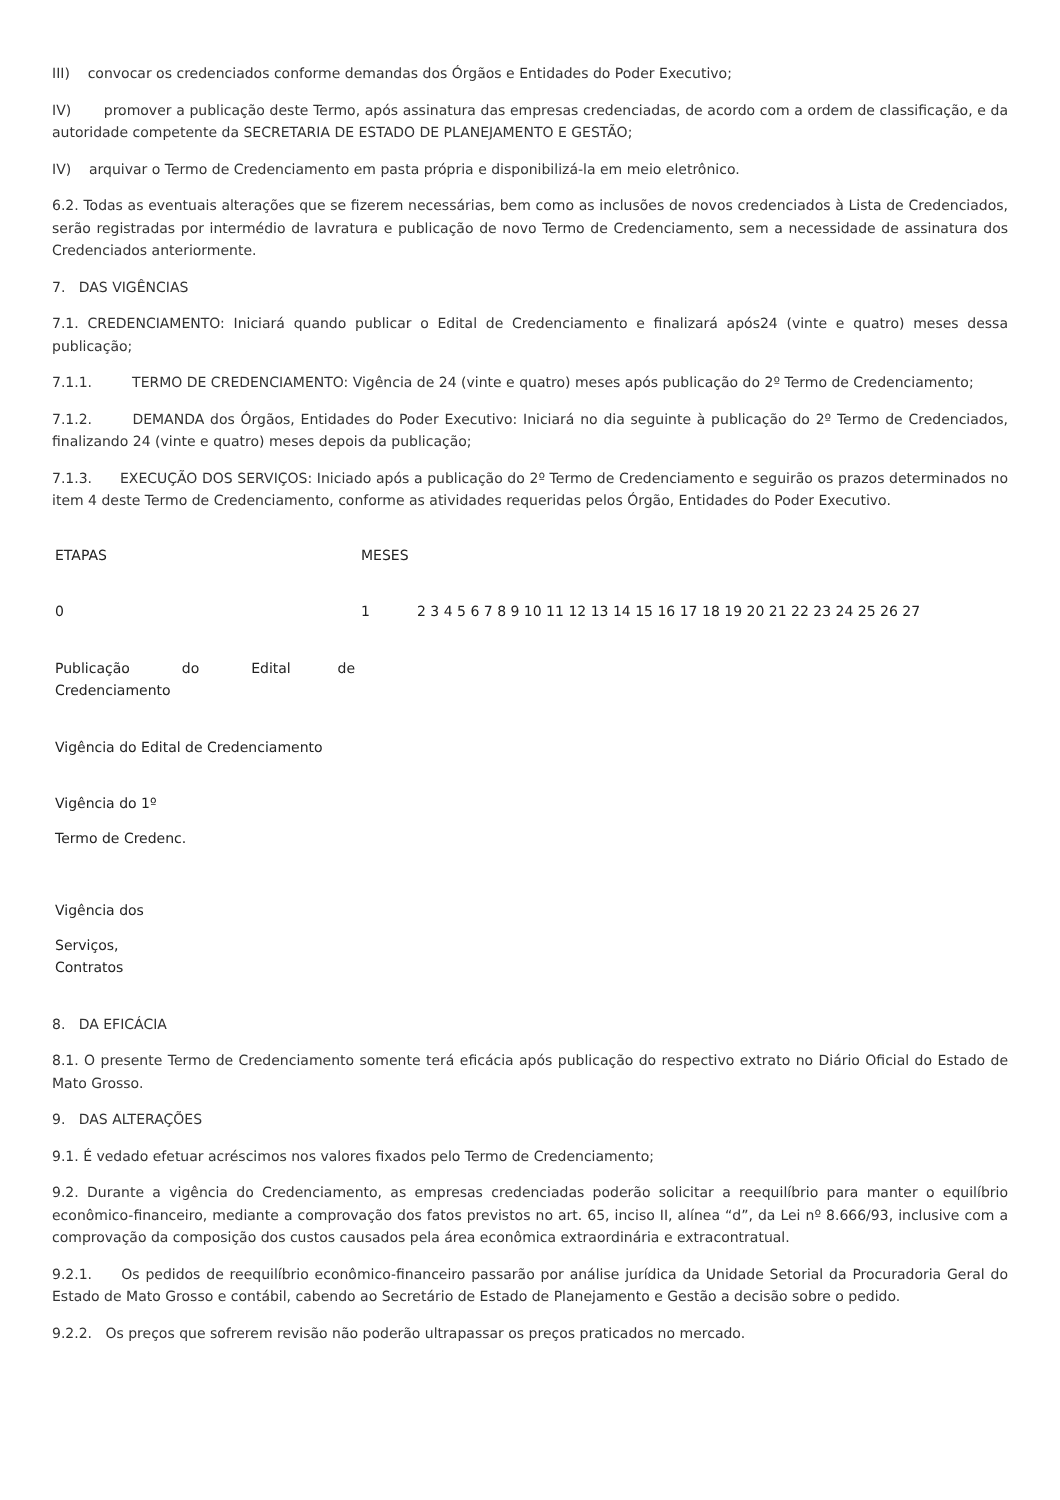III) convocar os credenciados conforme demandas dos Órgãos e Entidades do Poder Executivo;
IV) promover a publicação deste Termo, após assinatura das empresas credenciadas, de acordo com a ordem de classificação, e da autoridade competente da SECRETARIA DE ESTADO DE PLANEJAMENTO E GESTÃO;
IV) arquivar o Termo de Credenciamento em pasta própria e disponibilizá-la em meio eletrônico.
6.2. Todas as eventuais alterações que se fizerem necessárias, bem como as inclusões de novos credenciados à Lista de Credenciados, serão registradas por intermédio de lavratura e publicação de novo Termo de Credenciamento, sem a necessidade de assinatura dos Credenciados anteriormente.
7. DAS VIGÊNCIAS
7.1. CREDENCIAMENTO: Iniciará quando publicar o Edital de Credenciamento e finalizará após24 (vinte e quatro) meses dessa publicação;
7.1.1. TERMO DE CREDENCIAMENTO: Vigência de 24 (vinte e quatro) meses após publicação do 2º Termo de Credenciamento;
7.1.2. DEMANDA dos Órgãos, Entidades do Poder Executivo: Iniciará no dia seguinte à publicação do 2º Termo de Credenciados, finalizando 24 (vinte e quatro) meses depois da publicação;
7.1.3. EXECUÇÃO DOS SERVIÇOS: Iniciado após a publicação do 2º Termo de Credenciamento e seguirão os prazos determinados no item 4 deste Termo de Credenciamento, conforme as atividades requeridas pelos Órgão, Entidades do Poder Executivo.
| ETAPAS | MESES | |
| 0 | 1 | 2 3 4 5 6 7 8 9 10 11 12 13 14 15 16 17 18 19 20 21 22 23 24 25 26 27 |
| Publicação do Edital de Credenciamento | | |
| Vigência do Edital de Credenciamento | | |
| Vigência do 1º | | |
| Termo de Credenc. | | |
| Vigência dos | | |
| Serviços, Contratos | | |
8. DA EFICÁCIA
8.1. O presente Termo de Credenciamento somente terá eficácia após publicação do respectivo extrato no Diário Oficial do Estado de Mato Grosso.
9. DAS ALTERAÇÕES
9.1. É vedado efetuar acréscimos nos valores fixados pelo Termo de Credenciamento;
9.2. Durante a vigência do Credenciamento, as empresas credenciadas poderão solicitar a reequilíbrio para manter o equilíbrio econômico-financeiro, mediante a comprovação dos fatos previstos no art. 65, inciso II, alínea “d”, da Lei nº 8.666/93, inclusive com a comprovação da composição dos custos causados pela área econômica extraordinária e extracontratual.
9.2.1. Os pedidos de reequilíbrio econômico-financeiro passarão por análise jurídica da Unidade Setorial da Procuradoria Geral do Estado de Mato Grosso e contábil, cabendo ao Secretário de Estado de Planejamento e Gestão a decisão sobre o pedido.
9.2.2. Os preços que sofrerem revisão não poderão ultrapassar os preços praticados no mercado.